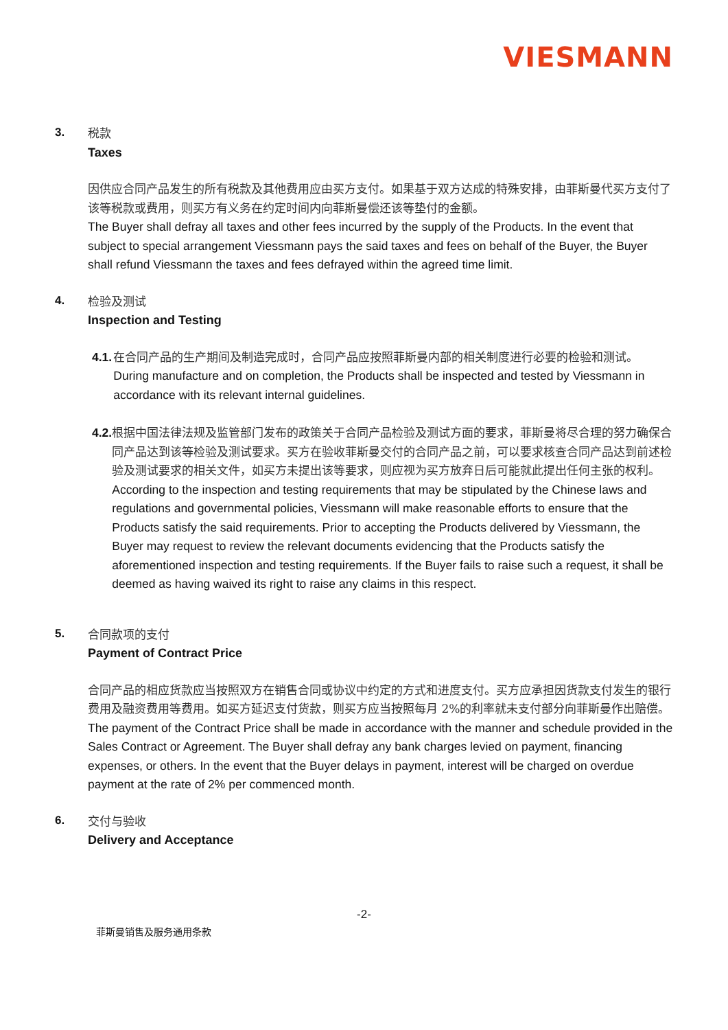VIESMANN
3.
税款
Taxes
因供应合同产品发生的所有税款及其他费用应由买方支付。如果基于双方达成的特殊安排，由菲斯曼代买方支付了该等税款或费用，则买方有义务在约定时间内向菲斯曼偿还该等垫付的金额。
The Buyer shall defray all taxes and other fees incurred by the supply of the Products. In the event that subject to special arrangement Viessmann pays the said taxes and fees on behalf of the Buyer, the Buyer shall refund Viessmann the taxes and fees defrayed within the agreed time limit.
4.
检验及测试
Inspection and Testing
4.1. 在合同产品的生产期间及制造完成时，合同产品应按照菲斯曼内部的相关制度进行必要的检验和测试。
During manufacture and on completion, the Products shall be inspected and tested by Viessmann in accordance with its relevant internal guidelines.
4.2. 根据中国法律法规及监管部门发布的政策关于合同产品检验及测试方面的要求，菲斯曼将尽合理的努力确保合同产品达到该等检验及测试要求。买方在验收菲斯曼交付的合同产品之前，可以要求核查合同产品达到前述检验及测试要求的相关文件，如买方未提出该等要求，则应视为买方放弃日后可能就此提出任何主张的权利。
According to the inspection and testing requirements that may be stipulated by the Chinese laws and regulations and governmental policies, Viessmann will make reasonable efforts to ensure that the Products satisfy the said requirements. Prior to accepting the Products delivered by Viessmann, the Buyer may request to review the relevant documents evidencing that the Products satisfy the aforementioned inspection and testing requirements. If the Buyer fails to raise such a request, it shall be deemed as having waived its right to raise any claims in this respect.
5.
合同款项的支付
Payment of Contract Price
合同产品的相应货款应当按照双方在销售合同或协议中约定的方式和进度支付。买方应承担因货款支付发生的银行费用及融资费用等费用。如买方延迟支付货款，则买方应当按照每月 2%的利率就未支付部分向菲斯曼作出赔偿。
The payment of the Contract Price shall be made in accordance with the manner and schedule provided in the Sales Contract or Agreement. The Buyer shall defray any bank charges levied on payment, financing expenses, or others. In the event that the Buyer delays in payment, interest will be charged on overdue payment at the rate of 2% per commenced month.
6.
交付与验收
Delivery and Acceptance
-2-
菲斯曼销售及服务通用条款